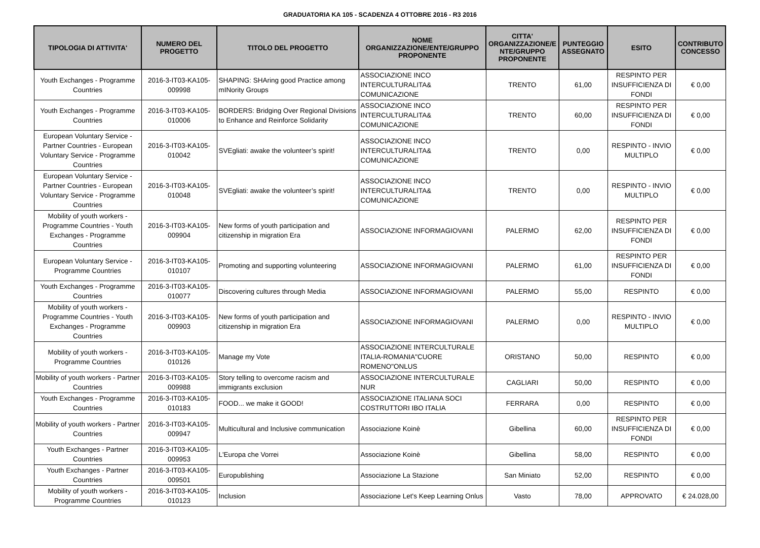GRADUATORIA KA 105 - SCADENZA 4 OTTOBRE 2016 - R3 2016
| TIPOLOGIA DI ATTIVITA' | NUMERO DEL PROGETTO | TITOLO DEL PROGETTO | NOME ORGANIZZAZIONE/ENTE/GRUPPO PROPONENTE | CITTA' ORGANIZZAZIONE/E NTE/GRUPPO PROPONENTE | PUNTEGGIO ASSEGNATO | ESITO | CONTRIBUTO CONCESSO |
| --- | --- | --- | --- | --- | --- | --- | --- |
| Youth Exchanges - Programme Countries | 2016-3-IT03-KA105-009998 | SHAPING: SHAring good Practice among mINority Groups | ASSOCIAZIONE INCO INTERCULTURALITA& COMUNICAZIONE | TRENTO | 61,00 | RESPINTO PER INSUFFICIENZA DI FONDI | € 0,00 |
| Youth Exchanges - Programme Countries | 2016-3-IT03-KA105-010006 | BORDERS: Bridging Over Regional Divisions to Enhance and Reinforce Solidarity | ASSOCIAZIONE INCO INTERCULTURALITA& COMUNICAZIONE | TRENTO | 60,00 | RESPINTO PER INSUFFICIENZA DI FONDI | € 0,00 |
| European Voluntary Service - Partner Countries - European Voluntary Service - Programme Countries | 2016-3-IT03-KA105-010042 | SVEgliati: awake the volunteer’s spirit! | ASSOCIAZIONE INCO INTERCULTURALITA& COMUNICAZIONE | TRENTO | 0,00 | RESPINTO - INVIO MULTIPLO | € 0,00 |
| European Voluntary Service - Partner Countries - European Voluntary Service - Programme Countries | 2016-3-IT03-KA105-010048 | SVEgliati: awake the volunteer’s spirit! | ASSOCIAZIONE INCO INTERCULTURALITA& COMUNICAZIONE | TRENTO | 0,00 | RESPINTO - INVIO MULTIPLO | € 0,00 |
| Mobility of youth workers - Programme Countries - Youth Exchanges - Programme Countries | 2016-3-IT03-KA105-009904 | New forms of youth participation and citizenship in migration Era | ASSOCIAZIONE INFORMAGIOVANI | PALERMO | 62,00 | RESPINTO PER INSUFFICIENZA DI FONDI | € 0,00 |
| European Voluntary Service - Programme Countries | 2016-3-IT03-KA105-010107 | Promoting and supporting volunteering | ASSOCIAZIONE INFORMAGIOVANI | PALERMO | 61,00 | RESPINTO PER INSUFFICIENZA DI FONDI | € 0,00 |
| Youth Exchanges - Programme Countries | 2016-3-IT03-KA105-010077 | Discovering cultures through Media | ASSOCIAZIONE INFORMAGIOVANI | PALERMO | 55,00 | RESPINTO | € 0,00 |
| Mobility of youth workers - Programme Countries - Youth Exchanges - Programme Countries | 2016-3-IT03-KA105-009903 | New forms of youth participation and citizenship in migration Era | ASSOCIAZIONE INFORMAGIOVANI | PALERMO | 0,00 | RESPINTO - INVIO MULTIPLO | € 0,00 |
| Mobility of youth workers - Programme Countries | 2016-3-IT03-KA105-010126 | Manage my Vote | ASSOCIAZIONE INTERCULTURALE ITALIA-ROMANIA"CUORE ROMENO"ONLUS | ORISTANO | 50,00 | RESPINTO | € 0,00 |
| Mobility of youth workers - Partner Countries | 2016-3-IT03-KA105-009988 | Story telling to overcome racism and immigrants exclusion | ASSOCIAZIONE INTERCULTURALE NUR | CAGLIARI | 50,00 | RESPINTO | € 0,00 |
| Youth Exchanges - Programme Countries | 2016-3-IT03-KA105-010183 | FOOD... we make it GOOD! | ASSOCIAZIONE ITALIANA SOCI COSTRUTTORI IBO ITALIA | FERRARA | 0,00 | RESPINTO | € 0,00 |
| Mobility of youth workers - Partner Countries | 2016-3-IT03-KA105-009947 | Multicultural and Inclusive communication | Associazione Koinè | Gibellina | 60,00 | RESPINTO PER INSUFFICIENZA DI FONDI | € 0,00 |
| Youth Exchanges - Partner Countries | 2016-3-IT03-KA105-009953 | L'Europa che Vorrei | Associazione Koinè | Gibellina | 58,00 | RESPINTO | € 0,00 |
| Youth Exchanges - Partner Countries | 2016-3-IT03-KA105-009501 | Europublishing | Associazione La Stazione | San Miniato | 52,00 | RESPINTO | € 0,00 |
| Mobility of youth workers - Programme Countries | 2016-3-IT03-KA105-010123 | Inclusion | Associazione Let's Keep Learning Onlus | Vasto | 78,00 | APPROVATO | € 24.028,00 |